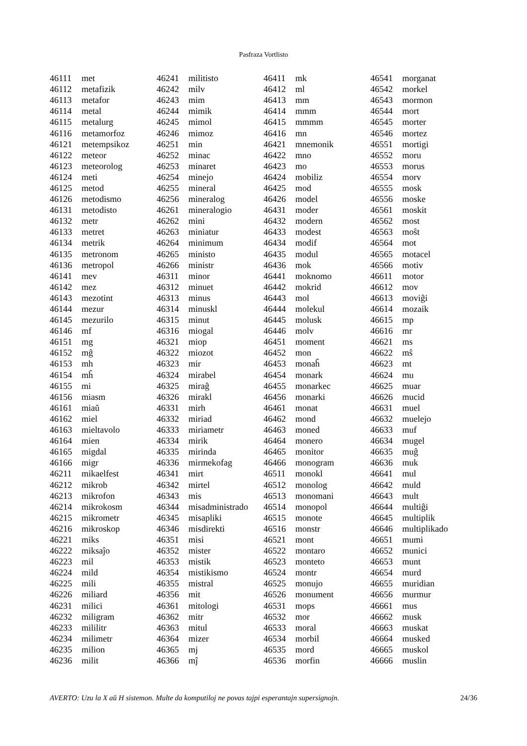Pasfraza Vortlisto
| 46111 | met |
| 46112 | metafizik |
| 46113 | metafor |
| 46114 | metal |
| 46115 | metalurg |
| 46116 | metamorfoz |
| 46121 | metempsikoz |
| 46122 | meteor |
| 46123 | meteorolog |
| 46124 | meti |
| 46125 | metod |
| 46126 | metodismo |
| 46131 | metodisto |
| 46132 | metr |
| 46133 | metret |
| 46134 | metrik |
| 46135 | metronom |
| 46136 | metropol |
| 46141 | mev |
| 46142 | mez |
| 46143 | mezotint |
| 46144 | mezur |
| 46145 | mezurilo |
| 46146 | mf |
| 46151 | mg |
| 46152 | mĝ |
| 46153 | mh |
| 46154 | mĥ |
| 46155 | mi |
| 46156 | miasm |
| 46161 | miaŭ |
| 46162 | miel |
| 46163 | mieltavolo |
| 46164 | mien |
| 46165 | migdal |
| 46166 | migr |
| 46211 | mikaelfest |
| 46212 | mikrob |
| 46213 | mikrofon |
| 46214 | mikrokosm |
| 46215 | mikrometr |
| 46216 | mikroskop |
| 46221 | miks |
| 46222 | miksaĵo |
| 46223 | mil |
| 46224 | mild |
| 46225 | mili |
| 46226 | miliard |
| 46231 | milici |
| 46232 | miligram |
| 46233 | mililitr |
| 46234 | milimetr |
| 46235 | milion |
| 46236 | milit |
| 46241 | militisto |
| 46242 | milv |
| 46243 | mim |
| 46244 | mimik |
| 46245 | mimol |
| 46246 | mimoz |
| 46251 | min |
| 46252 | minac |
| 46253 | minaret |
| 46254 | minejo |
| 46255 | mineral |
| 46256 | mineralog |
| 46261 | mineralogio |
| 46262 | mini |
| 46263 | miniatur |
| 46264 | minimum |
| 46265 | ministo |
| 46266 | ministr |
| 46311 | minor |
| 46312 | minuet |
| 46313 | minus |
| 46314 | minuskl |
| 46315 | minut |
| 46316 | miogal |
| 46321 | miop |
| 46322 | miozot |
| 46323 | mir |
| 46324 | mirabel |
| 46325 | miraĝ |
| 46326 | mirakl |
| 46331 | mirh |
| 46332 | miriad |
| 46333 | miriametr |
| 46334 | mirik |
| 46335 | mirinda |
| 46336 | mirmekofag |
| 46341 | mirt |
| 46342 | mirtel |
| 46343 | mis |
| 46344 | misadministrado |
| 46345 | misapliki |
| 46346 | misdirekti |
| 46351 | misi |
| 46352 | mister |
| 46353 | mistik |
| 46354 | mistikismo |
| 46355 | mistral |
| 46356 | mit |
| 46361 | mitologi |
| 46362 | mitr |
| 46363 | mitul |
| 46364 | mizer |
| 46365 | mj |
| 46366 | mĵ |
| 46411 | mk |
| 46412 | ml |
| 46413 | mm |
| 46414 | mmm |
| 46415 | mmmm |
| 46416 | mn |
| 46421 | mnemonik |
| 46422 | mno |
| 46423 | mo |
| 46424 | mobiliz |
| 46425 | mod |
| 46426 | model |
| 46431 | moder |
| 46432 | modern |
| 46433 | modest |
| 46434 | modif |
| 46435 | modul |
| 46436 | mok |
| 46441 | moknomo |
| 46442 | mokrid |
| 46443 | mol |
| 46444 | molekul |
| 46445 | molusk |
| 46446 | molv |
| 46451 | moment |
| 46452 | mon |
| 46453 | monaĥ |
| 46454 | monark |
| 46455 | monarkec |
| 46456 | monarki |
| 46461 | monat |
| 46462 | mond |
| 46463 | moned |
| 46464 | monero |
| 46465 | monitor |
| 46466 | monogram |
| 46511 | monokl |
| 46512 | monolog |
| 46513 | monomani |
| 46514 | monopol |
| 46515 | monote |
| 46516 | monstr |
| 46521 | mont |
| 46522 | montaro |
| 46523 | monteto |
| 46524 | montr |
| 46525 | monujo |
| 46526 | monument |
| 46531 | mops |
| 46532 | mor |
| 46533 | moral |
| 46534 | morbil |
| 46535 | mord |
| 46536 | morfin |
| 46541 | morganat |
| 46542 | morkel |
| 46543 | mormon |
| 46544 | mort |
| 46545 | morter |
| 46546 | mortez |
| 46551 | mortigi |
| 46552 | moru |
| 46553 | morus |
| 46554 | morv |
| 46555 | mosk |
| 46556 | moske |
| 46561 | moskit |
| 46562 | most |
| 46563 | moŝt |
| 46564 | mot |
| 46565 | motacel |
| 46566 | motiv |
| 46611 | motor |
| 46612 | mov |
| 46613 | moviĝi |
| 46614 | mozaik |
| 46615 | mp |
| 46616 | mr |
| 46621 | ms |
| 46622 | mŝ |
| 46623 | mt |
| 46624 | mu |
| 46625 | muar |
| 46626 | mucid |
| 46631 | muel |
| 46632 | muelejo |
| 46633 | muf |
| 46634 | mugel |
| 46635 | muĝ |
| 46636 | muk |
| 46641 | mul |
| 46642 | muld |
| 46643 | mult |
| 46644 | multiĝi |
| 46645 | multiplik |
| 46646 | multiplikado |
| 46651 | mumi |
| 46652 | munici |
| 46653 | munt |
| 46654 | murd |
| 46655 | muridian |
| 46656 | murmur |
| 46661 | mus |
| 46662 | musk |
| 46663 | muskat |
| 46664 | musked |
| 46665 | muskol |
| 46666 | muslin |
AVERTO: Uzu la X aŭ H sistemon. Multe da komputiloj ne povas tajpi esperantajn supersignojn. 24/36